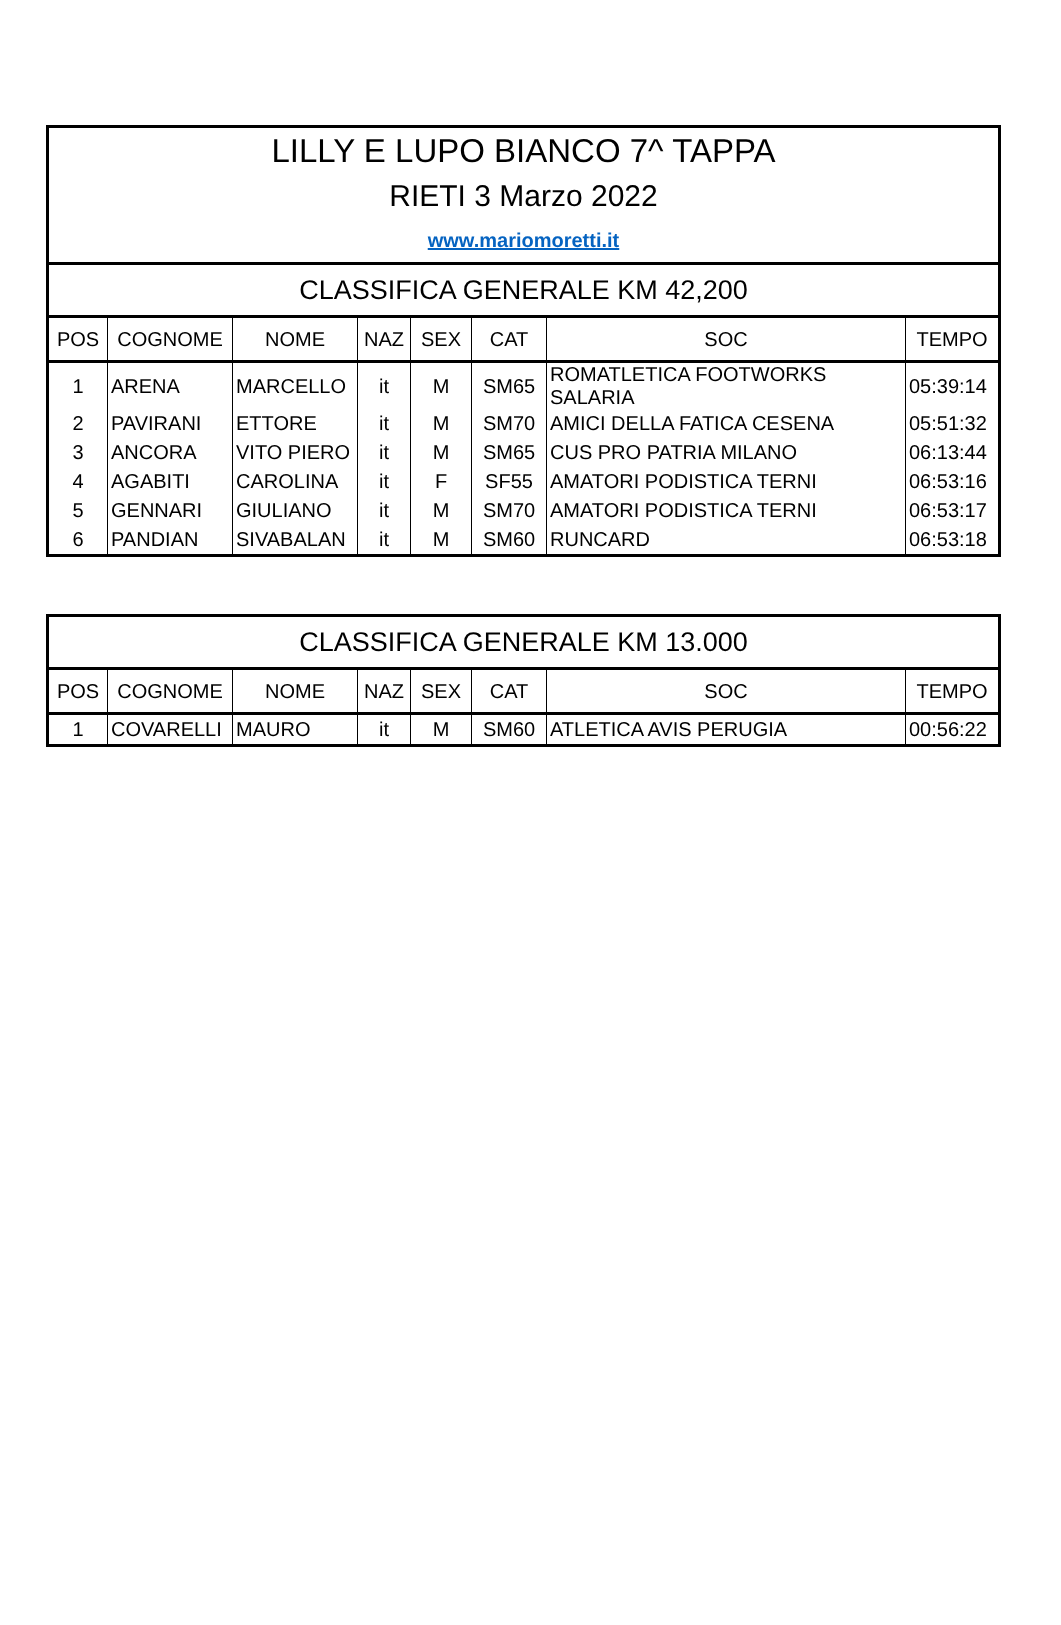| LILLY E LUPO BIANCO 7^ TAPPA | | | | | | | |
| RIETI 3 Marzo 2022 | | | | | | | |
| www.mariomoretti.it | | | | | | | |
| CLASSIFICA GENERALE KM 42,200 | | | | | | | |
| POS | COGNOME | NOME | NAZ | SEX | CAT | SOC | TEMPO |
| 1 | ARENA | MARCELLO | it | M | SM65 | ROMATLETICA FOOTWORKS SALARIA | 05:39:14 |
| 2 | PAVIRANI | ETTORE | it | M | SM70 | AMICI DELLA FATICA CESENA | 05:51:32 |
| 3 | ANCORA | VITO PIERO | it | M | SM65 | CUS PRO PATRIA MILANO | 06:13:44 |
| 4 | AGABITI | CAROLINA | it | F | SF55 | AMATORI PODISTICA TERNI | 06:53:16 |
| 5 | GENNARI | GIULIANO | it | M | SM70 | AMATORI PODISTICA TERNI | 06:53:17 |
| 6 | PANDIAN | SIVABALAN | it | M | SM60 | RUNCARD | 06:53:18 |
| CLASSIFICA GENERALE KM 13.000 | | | | | | | |
| POS | COGNOME | NOME | NAZ | SEX | CAT | SOC | TEMPO |
| 1 | COVARELLI | MAURO | it | M | SM60 | ATLETICA AVIS PERUGIA | 00:56:22 |